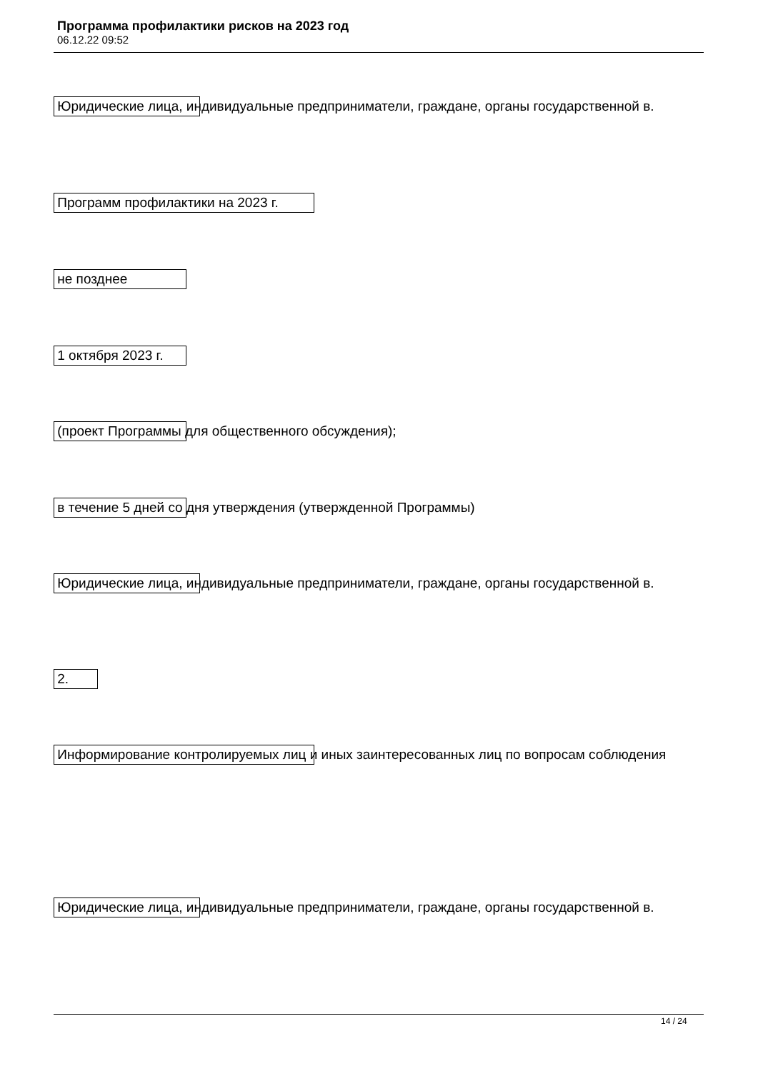Программа профилактики рисков на 2023 год
06.12.22 09:52
Юридические лица, индивидуальные предприниматели, граждане, органы государственной в.
Программ профилактики на 2023 г.
не позднее
1 октября 2023 г.
(проект Программы для общественного обсуждения);
в течение 5 дней со дня утверждения (утвержденной Программы)
Юридические лица, индивидуальные предприниматели, граждане, органы государственной в.
2.
Информирование контролируемых лиц и иных заинтересованных лиц по вопросам соблюдения
Юридические лица, индивидуальные предприниматели, граждане, органы государственной в.
14 / 24